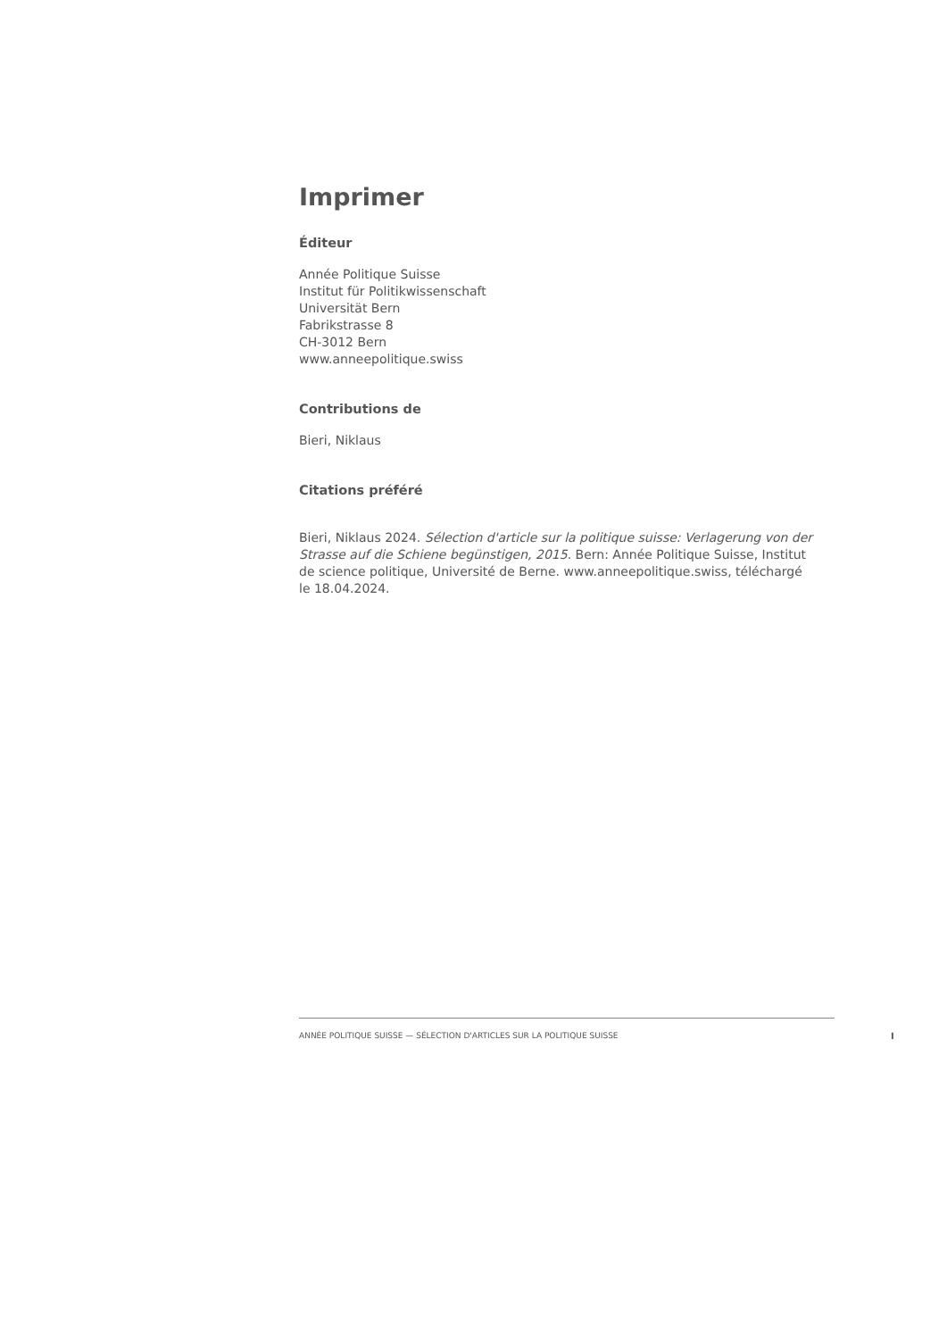Imprimer
Éditeur
Année Politique Suisse
Institut für Politikwissenschaft
Universität Bern
Fabrikstrasse 8
CH-3012 Bern
www.anneepolitique.swiss
Contributions de
Bieri, Niklaus
Citations préféré
Bieri, Niklaus 2024. Sélection d'article sur la politique suisse: Verlagerung von der Strasse auf die Schiene begünstigen, 2015. Bern: Année Politique Suisse, Institut de science politique, Université de Berne. www.anneepolitique.swiss, téléchargé le 18.04.2024.
ANNÉE POLITIQUE SUISSE — SÉLECTION D'ARTICLES SUR LA POLITIQUE SUISSE
I